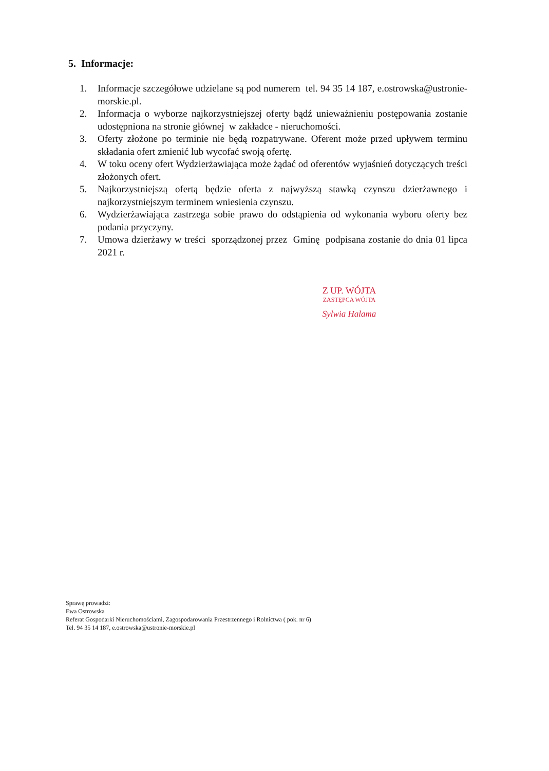5. Informacje:
1. Informacje szczegółowe udzielane są pod numerem tel. 94 35 14 187, e.ostrowska@ustronie-morskie.pl.
2. Informacja o wyborze najkorzystniejszej oferty bądź unieważnieniu postępowania zostanie udostępniona na stronie głównej w zakładce - nieruchomości.
3. Oferty złożone po terminie nie będą rozpatrywane. Oferent może przed upływem terminu składania ofert zmienić lub wycofać swoją ofertę.
4. W toku oceny ofert Wydzierżawiająca może żądać od oferentów wyjaśnień dotyczących treści złożonych ofert.
5. Najkorzystniejszą ofertą będzie oferta z najwyższą stawką czynszu dzierżawnego i najkorzystniejszym terminem wniesienia czynszu.
6. Wydzierżawiająca zastrzega sobie prawo do odstąpienia od wykonania wyboru oferty bez podania przyczyny.
7. Umowa dzierżawy w treści sporządzonej przez Gminę podpisana zostanie do dnia 01 lipca 2021 r.
Z UP. WÓJTA
ZASTĘPCA WÓJTA
Sylwia Halama
Sprawę prowadzi:
Ewa Ostrowska
Referat Gospodarki Nieruchomościami, Zagospodarowania Przestrzennego i Rolnictwa ( pok. nr 6)
Tel. 94 35 14 187, e.ostrowska@ustronie-morskie.pl